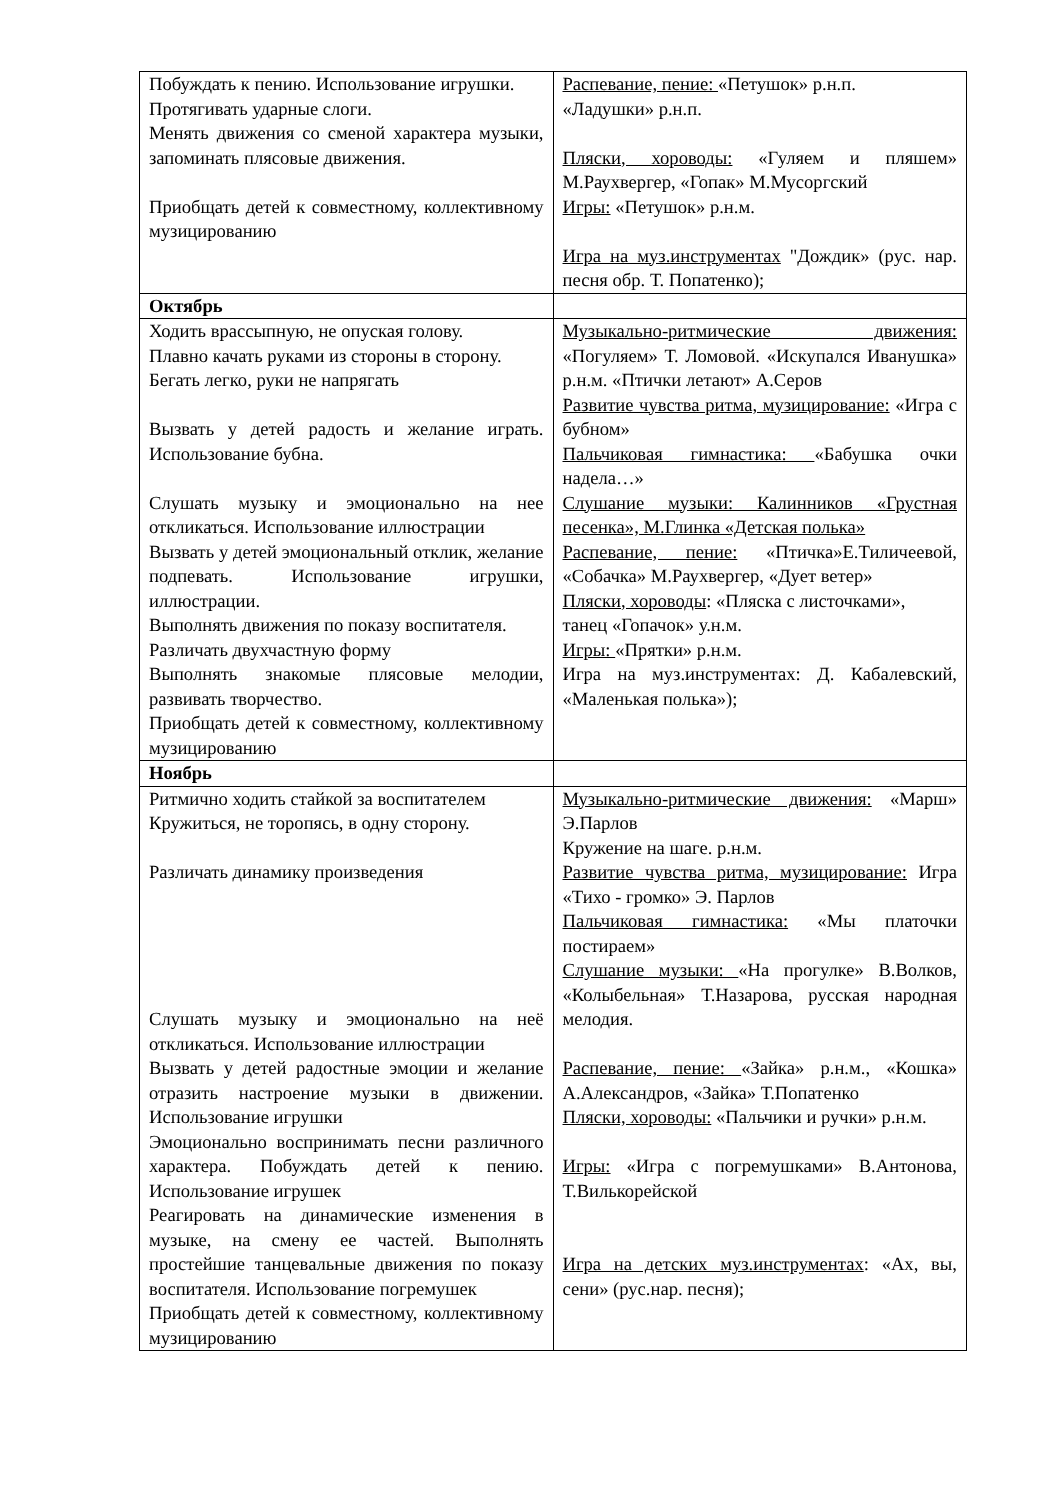| Побуждать к пению. Использование игрушки. Протягивать ударные слоги. Менять движения со сменой характера музыки, запоминать плясовые движения. Приобщать детей к совместному, коллективному музицированию | Распевание, пение: «Петушок» р.н.п. «Ладушки» р.н.п. Пляски, хороводы: «Гуляем и пляшем» М.Раухвергер, «Гопак» М.Мусоргский Игры: «Петушок» р.н.м. Игра на муз.инструментах "Дождик» (рус. нар. песня обр. Т. Попатенко); |
| Октябрь | |
| Ходить врассыпную, не опуская голову. Плавно качать руками из стороны в сторону. Бегать легко, руки не напрягать Вызвать у детей радость и желание играть. Использование бубна. Слушать музыку и эмоционально на нее откликаться. Использование иллюстрации Вызвать у детей эмоциональный отклик, желание подпевать. Использование игрушки, иллюстрации. Выполнять движения по показу воспитателя. Различать двухчастную форму Выполнять знакомые плясовые мелодии, развивать творчество. Приобщать детей к совместному, коллективному музицированию | Музыкально-ритмические движения: «Погуляем» Т. Ломовой. «Искупался Иванушка» р.н.м. «Птички летают» А.Серов Развитие чувства ритма, музицирование: «Игра с бубном» Пальчиковая гимнастика: «Бабушка очки надела…» Слушание музыки: Калинников «Грустная песенка», М.Глинка «Детская полька» Распевание, пение: «Птичка»Е.Тиличеевой, «Собачка» М.Раухвергер, «Дует ветер» Пляски, хороводы : «Пляска с листочками», танец «Гопачок» у.н.м. Игры: «Прятки» р.н.м. Игра на муз.инструментах: Д. Кабалевский, «Маленькая полька»); |
| Ноябрь | |
| Ритмично ходить стайкой за воспитателем Кружиться, не торопясь, в одну сторону. Различать динамику произведения Слушать музыку и эмоционально на неё откликаться. Использование иллюстрации Вызвать у детей радостные эмоции и желание отразить настроение музыки в движении. Использование игрушки Эмоционально воспринимать песни различного характера. Побуждать детей к пению. Использование игрушек Реагировать на динамические изменения в музыке, на смену ее частей. Выполнять простейшие танцевальные движения по показу воспитателя. Использование погремушек Приобщать детей к совместному, коллективному музицированию | Музыкально-ритмические движения: «Марш» Э.Парлов Кружение на шаге. р.н.м. Развитие чувства ритма, музицирование: Игра «Тихо - громко» Э. Парлов Пальчиковая гимнастика: «Мы платочки постираем» Слушание музыки: «На прогулке» В.Волков, «Колыбельная» Т.Назарова, русская народная мелодия. Распевание, пение: «Зайка» р.н.м., «Кошка» А.Александров, «Зайка» Т.Попатенко Пляски, хороводы: «Пальчики и ручки» р.н.м. Игры: «Игра с погремушками» В.Антонова, Т.Вилькорейской Игра на детских муз.инструментах : «Ах, вы, сени» (рус.нар. песня); |